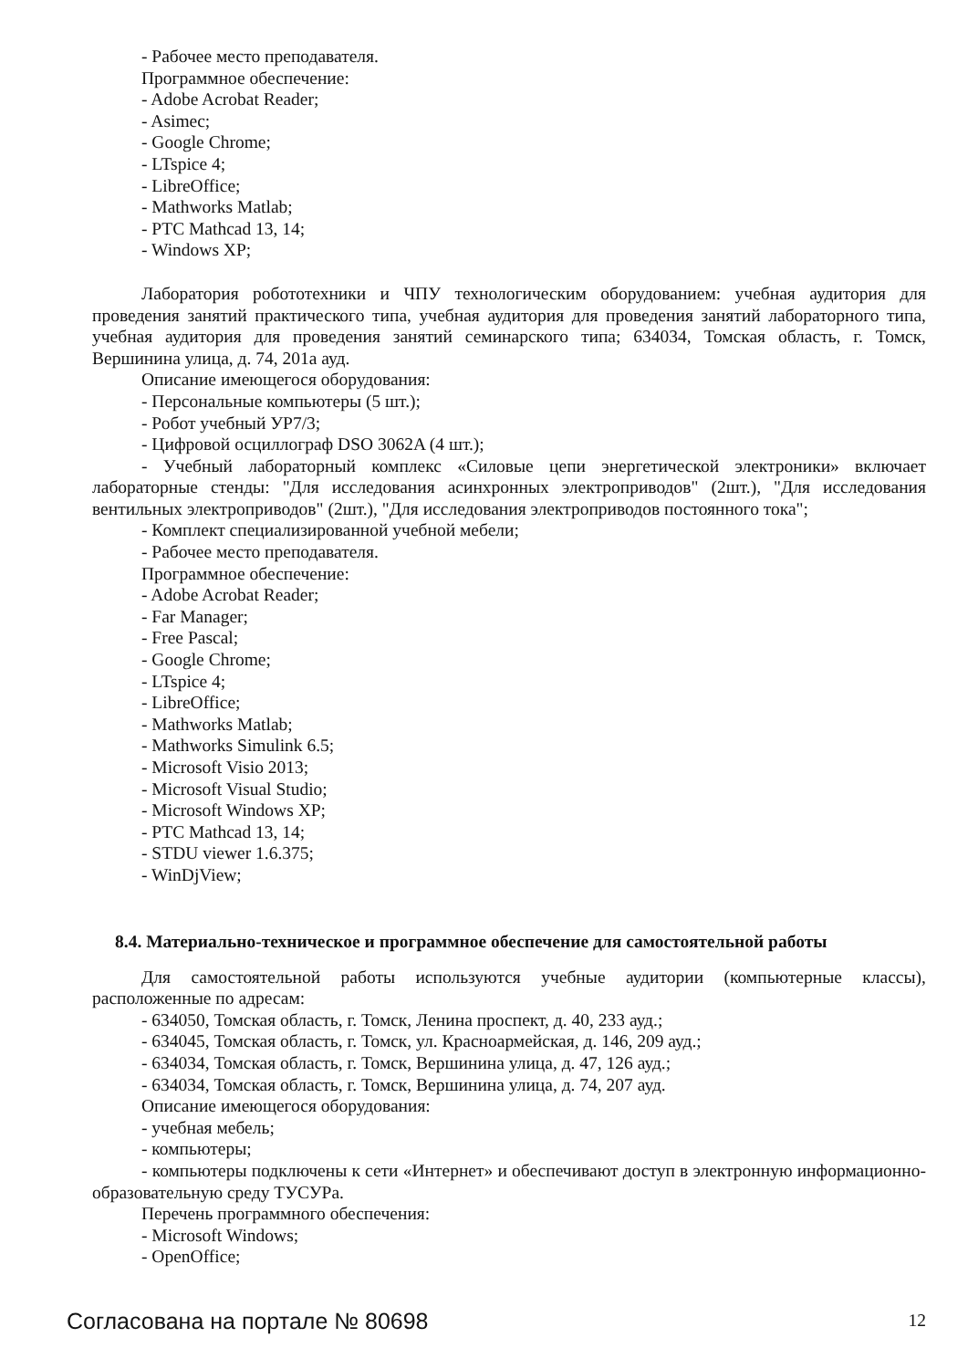- Рабочее место преподавателя.
Программное обеспечение:
- Adobe Acrobat Reader;
- Asimec;
- Google Chrome;
- LTspice 4;
- LibreOffice;
- Mathworks Matlab;
- PTC Mathcad 13, 14;
- Windows XP;
Лаборатория робототехники и ЧПУ технологическим оборудованием: учебная аудитория для проведения занятий практического типа, учебная аудитория для проведения занятий лабораторного типа, учебная аудитория для проведения занятий семинарского типа; 634034, Томская область, г. Томск, Вершинина улица, д. 74, 201а ауд.
Описание имеющегося оборудования:
- Персональные компьютеры (5 шт.);
- Робот учебный УР7/3;
- Цифровой осциллограф DSO 3062A (4 шт.);
- Учебный лабораторный комплекс «Силовые цепи энергетической электроники» включает лабораторные стенды: "Для исследования асинхронных электроприводов" (2шт.), "Для исследования вентильных электроприводов" (2шт.), "Для исследования электроприводов постоянного тока";
- Комплект специализированной учебной мебели;
- Рабочее место преподавателя.
Программное обеспечение:
- Adobe Acrobat Reader;
- Far Manager;
- Free Pascal;
- Google Chrome;
- LTspice 4;
- LibreOffice;
- Mathworks Matlab;
- Mathworks Simulink 6.5;
- Microsoft Visio 2013;
- Microsoft Visual Studio;
- Microsoft Windows XP;
- PTC Mathcad 13, 14;
- STDU viewer 1.6.375;
- WinDjView;
8.4. Материально-техническое и программное обеспечение для самостоятельной работы
Для самостоятельной работы используются учебные аудитории (компьютерные классы), расположенные по адресам:
- 634050, Томская область, г. Томск, Ленина проспект, д. 40, 233 ауд.;
- 634045, Томская область, г. Томск, ул. Красноармейская, д. 146, 209 ауд.;
- 634034, Томская область, г. Томск, Вершинина улица, д. 47, 126 ауд.;
- 634034, Томская область, г. Томск, Вершинина улица, д. 74, 207 ауд.
Описание имеющегося оборудования:
- учебная мебель;
- компьютеры;
- компьютеры подключены к сети «Интернет» и обеспечивают доступ в электронную информационно-образовательную среду ТУСУРа.
Перечень программного обеспечения:
- Microsoft Windows;
- OpenOffice;
Согласована на портале № 80698 12